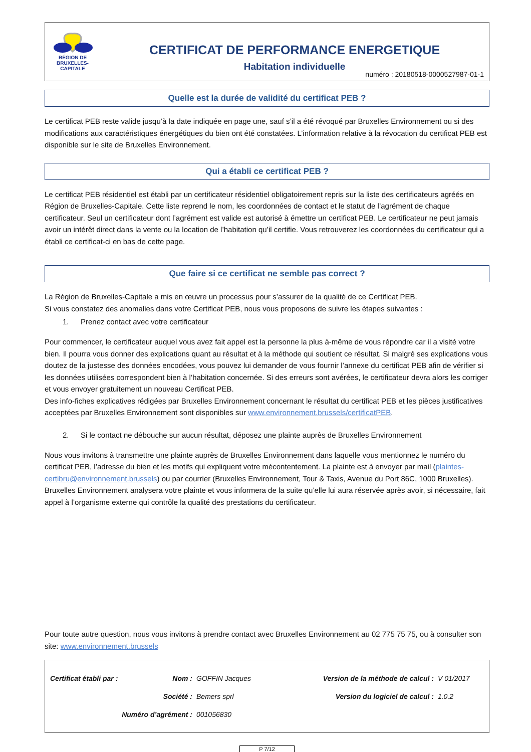RÉGION DE
BRUXELLES-
CAPITALE
CERTIFICAT DE PERFORMANCE ENERGETIQUE
Habitation individuelle
numéro : 20180518-0000527987-01-1
Quelle est la durée de validité du certificat PEB ?
Le certificat PEB reste valide jusqu’à la date indiquée en page une, sauf s’il a été révoqué par Bruxelles Environnement ou si des modifications aux caractéristiques énergétiques du bien ont été constatées. L’information relative à la révocation du certificat PEB est disponible sur le site de Bruxelles Environnement.
Qui a établi ce certificat PEB ?
Le certificat PEB résidentiel est établi par un certificateur résidentiel obligatoirement repris sur la liste des certificateurs agréés en Région de Bruxelles-Capitale. Cette liste reprend le nom, les coordonnées de contact et le statut de l’agrément de chaque certificateur. Seul un certificateur dont l’agrément est valide est autorisé à émettre un certificat PEB. Le certificateur ne peut jamais avoir un intérêt direct dans la vente ou la location de l’habitation qu’il certifie. Vous retrouverez les coordonnées du certificateur qui a établi ce certificat-ci en bas de cette page.
Que faire si ce certificat ne semble pas correct ?
La Région de Bruxelles-Capitale a mis en œuvre un processus pour s’assurer de la qualité de ce Certificat PEB.
Si vous constatez des anomalies dans votre Certificat PEB, nous vous proposons de suivre les étapes suivantes :
1. Prenez contact avec votre certificateur
Pour commencer, le certificateur auquel vous avez fait appel est la personne la plus à-même de vous répondre car il a visité votre bien. Il pourra vous donner des explications quant au résultat et à la méthode qui soutient ce résultat. Si malgré ses explications vous doutez de la justesse des données encodées, vous pouvez lui demander de vous fournir l’annexe du certificat PEB afin de vérifier si les données utilisées correspondent bien à l’habitation concernée. Si des erreurs sont avérées, le certificateur devra alors les corriger et vous envoyer gratuitement un nouveau Certificat PEB.
Des info-fiches explicatives rédigées par Bruxelles Environnement concernant le résultat du certificat PEB et les pièces justificatives acceptées par Bruxelles Environnement sont disponibles sur www.environnement.brussels/certificatPEB.
2. Si le contact ne débouche sur aucun résultat, déposez une plainte auprès de Bruxelles Environnement
Nous vous invitons à transmettre une plainte auprès de Bruxelles Environnement dans laquelle vous mentionnez le numéro du certificat PEB, l’adresse du bien et les motifs qui expliquent votre mécontentement. La plainte est à envoyer par mail (plaintes-certibru@environnement.brussels) ou par courrier (Bruxelles Environnement, Tour & Taxis, Avenue du Port 86C, 1000 Bruxelles). Bruxelles Environnement analysera votre plainte et vous informera de la suite qu’elle lui aura réservée après avoir, si nécessaire, fait appel à l’organisme externe qui contrôle la qualité des prestations du certificateur.
Pour toute autre question, nous vous invitons à prendre contact avec Bruxelles Environnement au 02 775 75 75, ou à consulter son site: www.environnement.brussels
| Certificat établi par : | Nom : | GOFFIN Jacques | Version de la méthode de calcul : | V 01/2017 |
| | Société : | Bemers sprl | Version du logiciel de calcul : | 1.0.2 |
| Numéro d’agrément : | | 001056830 | | |
P 7/12